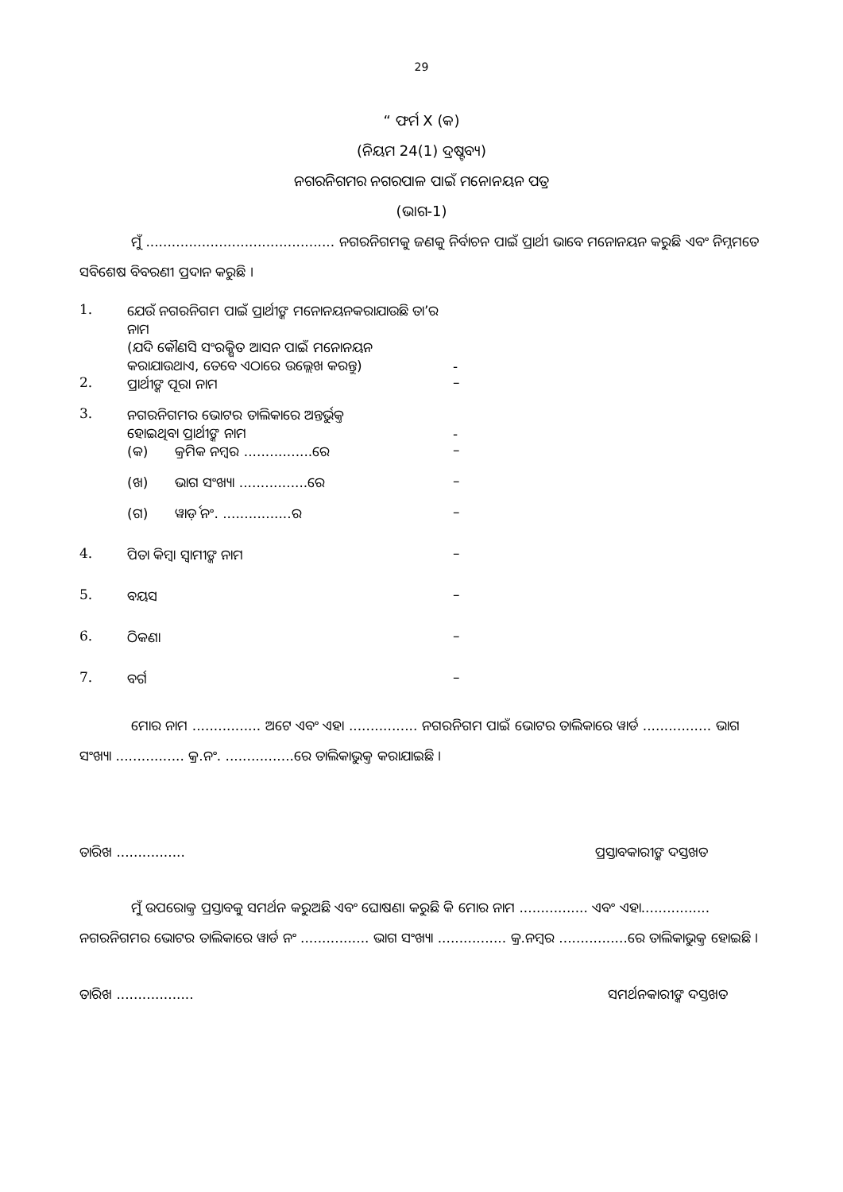29
“ ଫର୍ମ X (କ)
(ନିୟମ 24(1) ଦ୍ରଷ୍ଟବ୍ୟ)
ନଗରନିଗମର ନଗରପାଳ ପାଇଁ ମନୋନୟନ ପତ୍ର
(ଭାଗ-1)
ମୁଁ ............................................ ନଗରନିଗମକୁ ଜଣକୁ ନିର୍ବାଚନ ପାଇଁ ପ୍ରାର୍ଥୀ ଭାବେ ମନୋନୟନ କରୁଛି ଏବଂ ନିମ୍ନମତେ ସବିଶେଷ ବିବରଣୀ ପ୍ରଦାନ କରୁଛି ।
| 1. | ଯେଉଁ ନଗରନିଗମ ପାଇଁ ପ୍ରାର୍ଥୀଙ୍କ ମନୋନୟନକରାଯାଉଛି ତା’ର ନାମ (ଯଦି କୌଣସି ସଂରକ୍ଷିତ ଆସନ ପାଇଁ ମନୋନୟନ କରାଯାଉଥାଏ, ତେବେ ଏଠାରେ ଉଲ୍ଲେଖ କରନ୍ତୁ) | - |
| 2. | ପ୍ରାର୍ଥୀଙ୍କ ପୂରା ନାମ | – |
| 3. | ନଗରନିଗମର ଭୋଟର ତାଲିକାରେ ଅନ୍ତର୍ଭୁକ୍ତ ହୋଇଥିବା ପ୍ରାର୍ଥୀଙ୍କ ନାମ | - |
| | (କ) କ୍ରମିକ ନମ୍ବର ................ରେ | – |
| | (ଖ) ଭାଗ ସଂଖ୍ୟା ................ରେ | – |
| | (ଗ) ୱାର୍ଡ଼ ନଂ. ................ର | – |
| 4. | ପିତା କିମ୍ବା ସ୍ୱାମୀଙ୍କ ନାମ | – |
| 5. | ବୟସ | – |
| 6. | ଠିକଣା | – |
| 7. | ବର୍ଗ | – |
ମୋର ନାମ ................ ଅଟେ ଏବଂ ଏହା ................ ନଗରନିଗମ ପାଇଁ ଭୋଟର ତାଲିକାରେ ୱାର୍ଡ ................ ଭାଗ ସଂଖ୍ୟା ................ କ୍ର.ନଂ. ................ରେ ତାଲିକାଭୁକ୍ତ କରାଯାଇଛି ।
ତାରିଖ ................ ପ୍ରସ୍ତାବକାରୀଙ୍କ ଦସ୍ତଖତ
ମୁଁ ଉପରୋକ୍ତ ପ୍ରସ୍ତାବକୁ ସମର୍ଥନ କରୁଅଛି ଏବଂ ଘୋଷଣା କରୁଛି କି ମୋର ନାମ ................ ଏବଂ ଏହା................ ନଗରନିଗମର ଭୋଟର ତାଲିକାରେ ୱାର୍ଡ ନଂ ................ ଭାଗ ସଂଖ୍ୟା ................ କ୍ର.ନମ୍ବର ................ରେ ତାଲିକାଭୁକ୍ତ ହୋଇଛି ।
ତାରିଖ .................. ସମର୍ଥନକାରୀଙ୍କ ଦସ୍ତଖତ